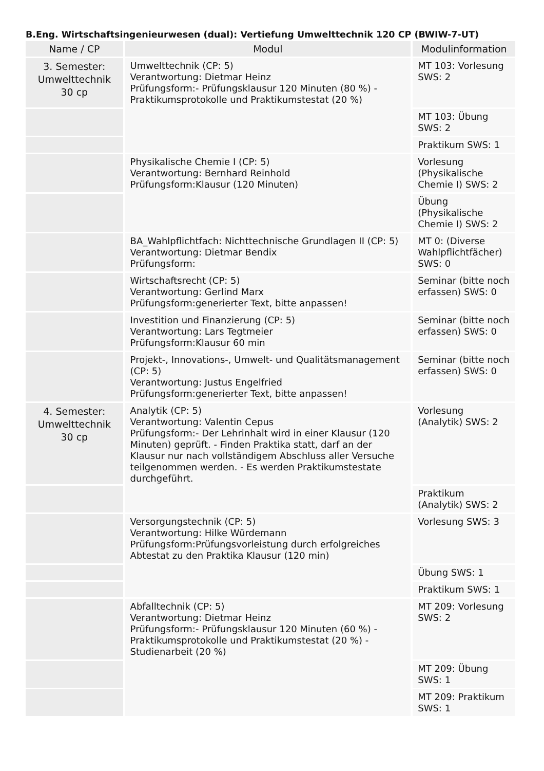B.Eng. Wirtschaftsingenieurwesen (dual): Vertiefung Umwelttechnik 120 CP (BWIW-7-UT)
| Name / CP | Modul | Modulinformation |
| --- | --- | --- |
| 3. Semester: Umwelttechnik 30 cp | Umwelttechnik (CP: 5) Verantwortung: Dietmar Heinz Prüfungsform:- Prüfungsklausur 120 Minuten (80 %) - Praktikumsprotokolle und Praktikumstestat (20 %) | MT 103: Vorlesung SWS: 2 |
| | | MT 103: Übung SWS: 2 |
| | | Praktikum SWS: 1 |
| | Physikalische Chemie I (CP: 5) Verantwortung: Bernhard Reinhold Prüfungsform:Klausur (120 Minuten) | Vorlesung (Physikalische Chemie I) SWS: 2 |
| | | Übung (Physikalische Chemie I) SWS: 2 |
| | BA_Wahlpflichtfach: Nichttechnische Grundlagen II (CP: 5) Verantwortung: Dietmar Bendix Prüfungsform: | MT 0: (Diverse Wahlpflichtfächer) SWS: 0 |
| | Wirtschaftsrecht (CP: 5) Verantwortung: Gerlind Marx Prüfungsform:generierter Text, bitte anpassen! | Seminar (bitte noch erfassen) SWS: 0 |
| | Investition und Finanzierung (CP: 5) Verantwortung: Lars Tegtmeier Prüfungsform:Klausur 60 min | Seminar (bitte noch erfassen) SWS: 0 |
| | Projekt-, Innovations-, Umwelt- und Qualitätsmanagement (CP: 5) Verantwortung: Justus Engelfried Prüfungsform:generierter Text, bitte anpassen! | Seminar (bitte noch erfassen) SWS: 0 |
| 4. Semester: Umwelttechnik 30 cp | Analytik (CP: 5) Verantwortung: Valentin Cepus Prüfungsform:- Der Lehrinhalt wird in einer Klausur (120 Minuten) geprüft. - Finden Praktika statt, darf an der Klausur nur nach vollständigem Abschluss aller Versuche teilgenommen werden. - Es werden Praktikumstestate durchgeführt. | Vorlesung (Analytik) SWS: 2 |
| | | Praktikum (Analytik) SWS: 2 |
| | Versorgungstechnik (CP: 5) Verantwortung: Hilke Würdemann Prüfungsform:Prüfungsvorleistung durch erfolgreiches Abtestat zu den Praktika Klausur (120 min) | Vorlesung SWS: 3 |
| | | Übung SWS: 1 |
| | | Praktikum SWS: 1 |
| | Abfalltechnik (CP: 5) Verantwortung: Dietmar Heinz Prüfungsform:- Prüfungsklausur 120 Minuten (60 %) - Praktikumsprotokolle und Praktikumstestat (20 %) - Studienarbeit (20 %) | MT 209: Vorlesung SWS: 2 |
| | | MT 209: Übung SWS: 1 |
| | | MT 209: Praktikum SWS: 1 |